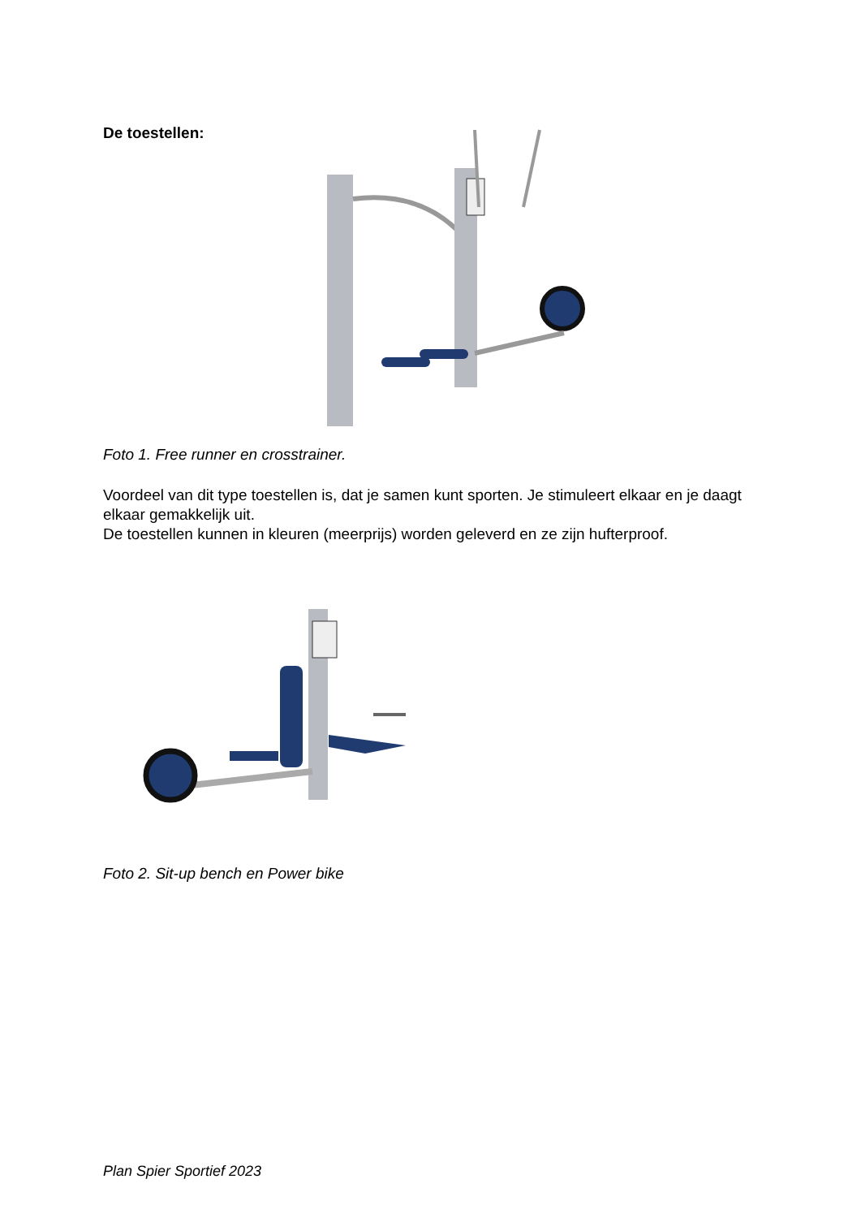De toestellen:
Foto 1. Free runner en crosstrainer.
Voordeel van dit type toestellen is, dat je samen kunt sporten. Je stimuleert elkaar en je daagt elkaar gemakkelijk uit.
De toestellen kunnen in kleuren (meerprijs) worden geleverd en ze zijn hufterproof.
Foto 2. Sit-up bench en Power bike
Plan Spier Sportief 2023